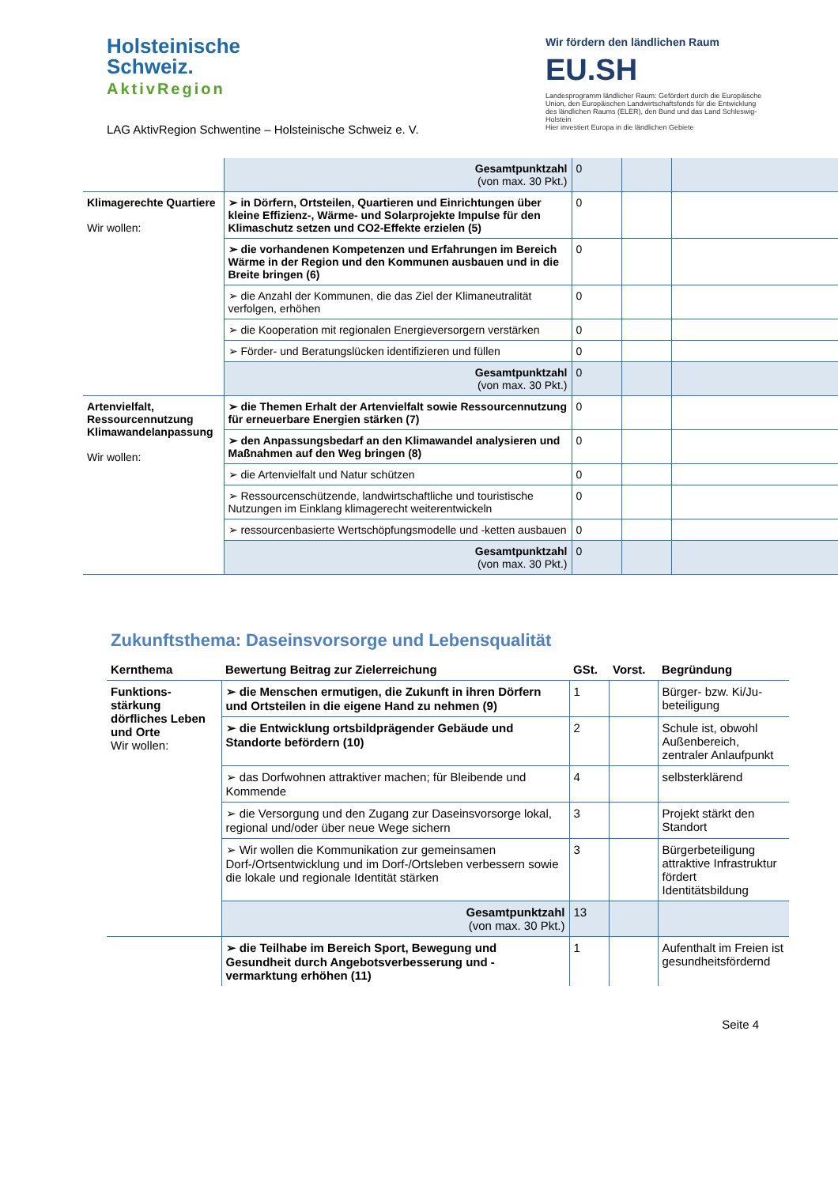Holsteinische
Schweiz.
AktivRegion
LAG AktivRegion Schwentine – Holsteinische Schweiz e. V.
Wir fördern den ländlichen Raum
EU.SH
Landesprogramm ländlicher Raum: Gefördert durch die Europäische Union, den Europäischen Landwirtschaftsfonds für die Entwicklung des ländlichen Raums (ELER), den Bund und das Land Schleswig-Holstein
Hier investiert Europa in die ländlichen Gebiete
| | Gesamtpunktzahl (von max. 30 Pkt.) | 0 | | |
| Klimagerechte Quartiere Wir wollen: | ➢ in Dörfern, Ortsteilen, Quartieren und Einrichtungen über kleine Effizienz-, Wärme- und Solarprojekte Impulse für den Klimaschutz setzen und CO2-Effekte erzielen (5) | 0 | | |
| | ➢ die vorhandenen Kompetenzen und Erfahrungen im Bereich Wärme in der Region und den Kommunen ausbauen und in die Breite bringen (6) | 0 | | |
| | ➢ die Anzahl der Kommunen, die das Ziel der Klimaneutralität verfolgen, erhöhen | 0 | | |
| | ➢ die Kooperation mit regionalen Energieversorgern verstärken | 0 | | |
| | ➢ Förder- und Beratungslücken identifizieren und füllen | 0 | | |
| | Gesamtpunktzahl (von max. 30 Pkt.) | 0 | | |
| Artenvielfalt, Ressourcennutzung Klimawandelanpassung Wir wollen: | ➢ die Themen Erhalt der Artenvielfalt sowie Ressourcennutzung für erneuerbare Energien stärken (7) | 0 | | |
| | ➢ den Anpassungsbedarf an den Klimawandel analysieren und Maßnahmen auf den Weg bringen (8) | 0 | | |
| | ➢ die Artenvielfalt und Natur schützen | 0 | | |
| | ➢ Ressourcenschützende, landwirtschaftliche und touristische Nutzungen im Einklang klimagerecht weiterentwickeln | 0 | | |
| | ➢ ressourcenbasierte Wertschöpfungsmodelle und -ketten ausbauen | 0 | | |
| | Gesamtpunktzahl (von max. 30 Pkt.) | 0 | | |
Zukunftsthema: Daseinsvorsorge und Lebensqualität
| Kernthema | Bewertung Beitrag zur Zielerreichung | GSt. | Vorst. | Begründung |
| --- | --- | --- | --- | --- |
| Funktions-stärkung dörfliches Leben und Orte Wir wollen: | ➢ die Menschen ermutigen, die Zukunft in ihren Dörfern und Ortsteilen in die eigene Hand zu nehmen (9) | 1 | | Bürger- bzw. Ki/Ju-beteiligung |
| | ➢ die Entwicklung ortsbildprägender Gebäude und Standorte befördern (10) | 2 | | Schule ist, obwohl Außenbereich, zentraler Anlaufpunkt |
| | ➢ das Dorfwohnen attraktiver machen; für Bleibende und Kommende | 4 | | selbsterklärend |
| | ➢ die Versorgung und den Zugang zur Daseinsvorsorge lokal, regional und/oder über neue Wege sichern | 3 | | Projekt stärkt den Standort |
| | ➢ Wir wollen die Kommunikation zur gemeinsamen Dorf-/Ortsentwicklung und im Dorf-/Ortsleben verbessern sowie die lokale und regionale Identität stärken | 3 | | Bürgerbeteiligung attraktive Infrastruktur fördert Identitätsbildung |
| | Gesamtpunktzahl (von max. 30 Pkt.) | 13 | | |
| | ➢ die Teilhabe im Bereich Sport, Bewegung und Gesundheit durch Angebotsverbesserung und -vermarktung erhöhen (11) | 1 | | Aufenthalt im Freien ist gesundheitsfördernd |
Seite 4